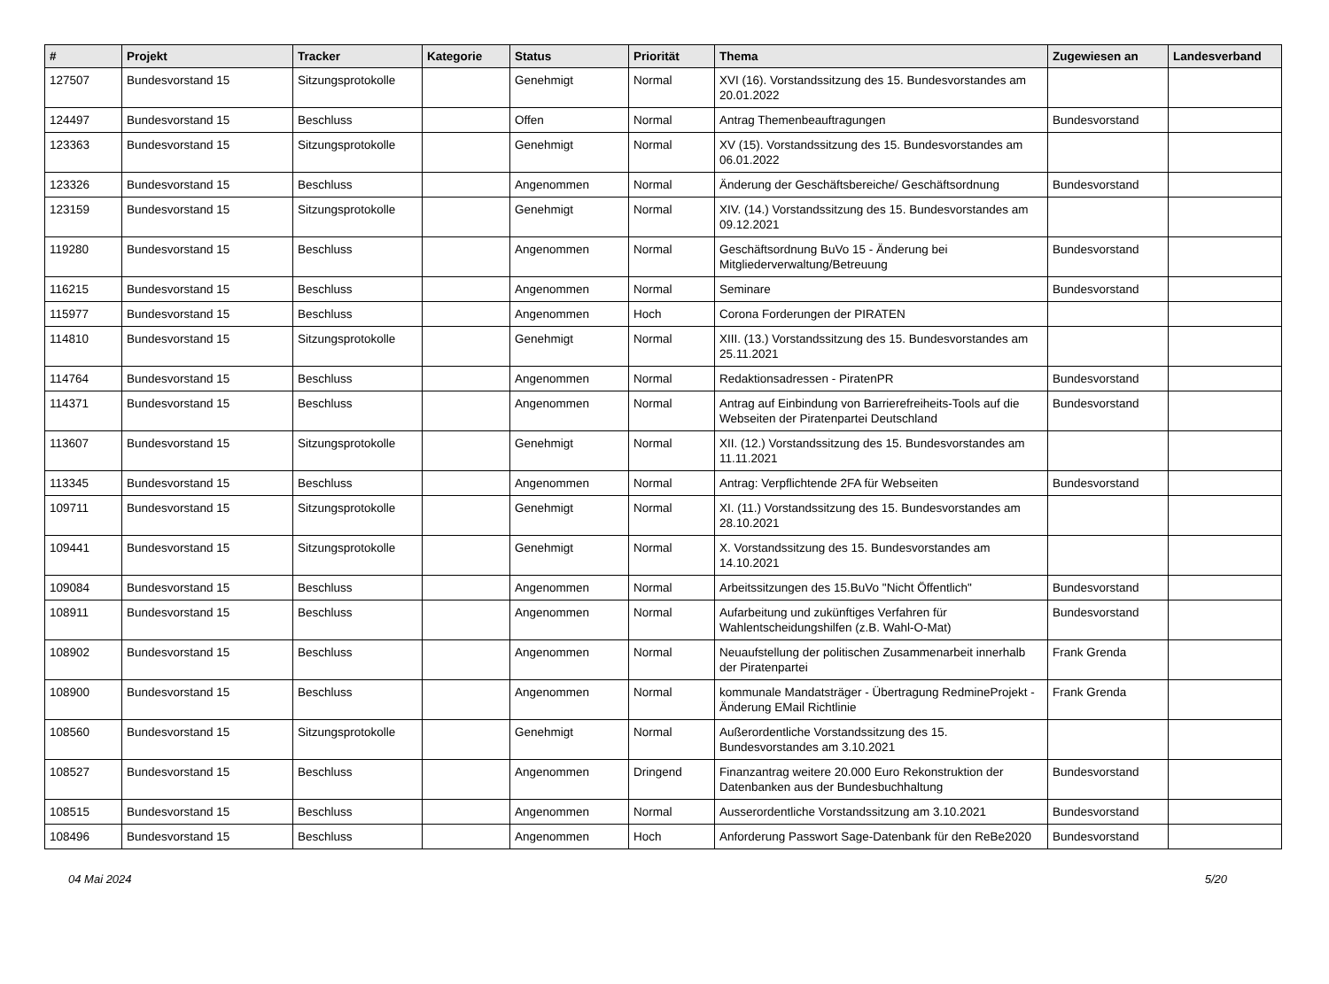| # | Projekt | Tracker | Kategorie | Status | Priorität | Thema | Zugewiesen an | Landesverband |
| --- | --- | --- | --- | --- | --- | --- | --- | --- |
| 127507 | Bundesvorstand 15 | Sitzungsprotokolle | | Genehmigt | Normal | XVI (16). Vorstandssitzung des 15. Bundesvorstandes am 20.01.2022 | | |
| 124497 | Bundesvorstand 15 | Beschluss | | Offen | Normal | Antrag Themenbeauftragungen | Bundesvorstand | |
| 123363 | Bundesvorstand 15 | Sitzungsprotokolle | | Genehmigt | Normal | XV (15). Vorstandssitzung des 15. Bundesvorstandes am 06.01.2022 | | |
| 123326 | Bundesvorstand 15 | Beschluss | | Angenommen | Normal | Änderung der Geschäftsbereiche/ Geschäftsordnung | Bundesvorstand | |
| 123159 | Bundesvorstand 15 | Sitzungsprotokolle | | Genehmigt | Normal | XIV. (14.) Vorstandssitzung des 15. Bundesvorstandes am 09.12.2021 | | |
| 119280 | Bundesvorstand 15 | Beschluss | | Angenommen | Normal | Geschäftsordnung BuVo 15 - Änderung bei Mitgliederverwaltung/Betreuung | Bundesvorstand | |
| 116215 | Bundesvorstand 15 | Beschluss | | Angenommen | Normal | Seminare | Bundesvorstand | |
| 115977 | Bundesvorstand 15 | Beschluss | | Angenommen | Hoch | Corona Forderungen der PIRATEN | | |
| 114810 | Bundesvorstand 15 | Sitzungsprotokolle | | Genehmigt | Normal | XIII. (13.) Vorstandssitzung des 15. Bundesvorstandes am 25.11.2021 | | |
| 114764 | Bundesvorstand 15 | Beschluss | | Angenommen | Normal | Redaktionsadressen - PiratenPR | Bundesvorstand | |
| 114371 | Bundesvorstand 15 | Beschluss | | Angenommen | Normal | Antrag auf Einbindung von Barrierefreiheits-Tools auf die Webseiten der Piratenpartei Deutschland | Bundesvorstand | |
| 113607 | Bundesvorstand 15 | Sitzungsprotokolle | | Genehmigt | Normal | XII. (12.) Vorstandssitzung des 15. Bundesvorstandes am 11.11.2021 | | |
| 113345 | Bundesvorstand 15 | Beschluss | | Angenommen | Normal | Antrag: Verpflichtende 2FA für Webseiten | Bundesvorstand | |
| 109711 | Bundesvorstand 15 | Sitzungsprotokolle | | Genehmigt | Normal | XI. (11.) Vorstandssitzung des 15. Bundesvorstandes am 28.10.2021 | | |
| 109441 | Bundesvorstand 15 | Sitzungsprotokolle | | Genehmigt | Normal | X. Vorstandssitzung des 15. Bundesvorstandes am 14.10.2021 | | |
| 109084 | Bundesvorstand 15 | Beschluss | | Angenommen | Normal | Arbeitssitzungen des 15.BuVo "Nicht Öffentlich" | Bundesvorstand | |
| 108911 | Bundesvorstand 15 | Beschluss | | Angenommen | Normal | Aufarbeitung und zukünftiges Verfahren für Wahlentscheidungshilfen (z.B. Wahl-O-Mat) | Bundesvorstand | |
| 108902 | Bundesvorstand 15 | Beschluss | | Angenommen | Normal | Neuaufstellung der politischen Zusammenarbeit innerhalb der Piratenpartei | Frank Grenda | |
| 108900 | Bundesvorstand 15 | Beschluss | | Angenommen | Normal | kommunale Mandatsträger - Übertragung RedmineProjekt - Änderung EMail Richtlinie | Frank Grenda | |
| 108560 | Bundesvorstand 15 | Sitzungsprotokolle | | Genehmigt | Normal | Außerordentliche Vorstandssitzung des 15. Bundesvorstandes am 3.10.2021 | | |
| 108527 | Bundesvorstand 15 | Beschluss | | Angenommen | Dringend | Finanzantrag weitere 20.000 Euro Rekonstruktion der Datenbanken aus der Bundesbuchhaltung | Bundesvorstand | |
| 108515 | Bundesvorstand 15 | Beschluss | | Angenommen | Normal | Ausserordentliche Vorstandssitzung am 3.10.2021 | Bundesvorstand | |
| 108496 | Bundesvorstand 15 | Beschluss | | Angenommen | Hoch | Anforderung Passwort Sage-Datenbank für den ReBe2020 | Bundesvorstand | |
04 Mai 2024 5/20